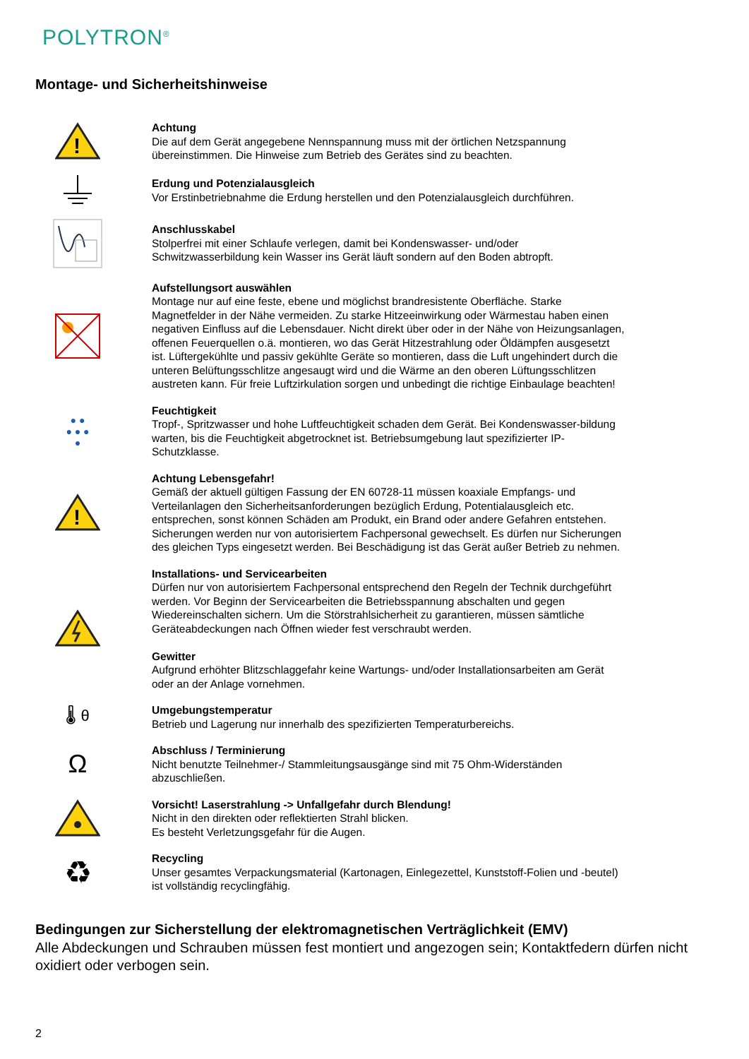POLYTRON<sup>®</sup>
Montage- und Sicherheitshinweise
!
Achtung
Die auf dem Gerät angegebene Nennspannung muss mit der örtlichen Netzspannung übereinstimmen. Die Hinweise zum Betrieb des Gerätes sind zu beachten.
Erdung und Potenzialausgleich
Vor Erstinbetriebnahme die Erdung herstellen und den Potenzialausgleich durchführen.
Anschlusskabel
Stolperfrei mit einer Schlaufe verlegen, damit bei Kondenswasser- und/oder Schwitzwasserbildung kein Wasser ins Gerät läuft sondern auf den Boden abtropft.
Aufstellungsort auswählen
Montage nur auf eine feste, ebene und möglichst brandresistente Oberfläche. Starke Magnetfelder in der Nähe vermeiden. Zu starke Hitzeeinwirkung oder Wärmestau haben einen negativen Einfluss auf die Lebensdauer. Nicht direkt über oder in der Nähe von Heizungsanlagen, offenen Feuerquellen o.ä. montieren, wo das Gerät Hitzestrahlung oder Öldämpfen ausgesetzt ist. Lüftergekühlte und passiv gekühlte Geräte so montieren, dass die Luft ungehindert durch die unteren Belüftungsschlitze angesaugt wird und die Wärme an den oberen Lüftungsschlitzen austreten kann. Für freie Luftzirkulation sorgen und unbedingt die richtige Einbaulage beachten!
● ●
● ● ●
●
Feuchtigkeit
Tropf-, Spritzwasser und hohe Luftfeuchtigkeit schaden dem Gerät. Bei Kondenswasser-bildung warten, bis die Feuchtigkeit abgetrocknet ist. Betriebsumgebung laut spezifizierter IP-Schutzklasse.
!
Achtung Lebensgefahr!
Gemäß der aktuell gültigen Fassung der EN 60728-11 müssen koaxiale Empfangs- und Verteilanlagen den Sicherheitsanforderungen bezüglich Erdung, Potentialausgleich etc. entsprechen, sonst können Schäden am Produkt, ein Brand oder andere Gefahren entstehen. Sicherungen werden nur von autorisiertem Fachpersonal gewechselt. Es dürfen nur Sicherungen des gleichen Typs eingesetzt werden. Bei Beschädigung ist das Gerät außer Betrieb zu nehmen.
Installations- und Servicearbeiten
Dürfen nur von autorisiertem Fachpersonal entsprechend den Regeln der Technik durchgeführt werden. Vor Beginn der Servicearbeiten die Betriebsspannung abschalten und gegen Wiedereinschalten sichern. Um die Störstrahlsicherheit zu garantieren, müssen sämtliche Geräteabdeckungen nach Öffnen wieder fest verschraubt werden.
Gewitter
Aufgrund erhöhter Blitzschlaggefahr keine Wartungs- und/oder Installationsarbeiten am Gerät oder an der Anlage vornehmen.
🌡 θ
Umgebungstemperatur
Betrieb und Lagerung nur innerhalb des spezifizierten Temperaturbereichs.
Ω
Abschluss / Terminierung
Nicht benutzte Teilnehmer-/ Stammleitungsausgänge sind mit 75 Ohm-Widerständen abzuschließen.
Vorsicht! Laserstrahlung -> Unfallgefahr durch Blendung!
Nicht in den direkten oder reflektierten Strahl blicken.
Es besteht Verletzungsgefahr für die Augen.
♻
Recycling
Unser gesamtes Verpackungsmaterial (Kartonagen, Einlegezettel, Kunststoff-Folien und -beutel) ist vollständig recyclingfähig.
Bedingungen zur Sicherstellung der elektromagnetischen Verträglichkeit (EMV)
Alle Abdeckungen und Schrauben müssen fest montiert und angezogen sein; Kontaktfedern dürfen nicht oxidiert oder verbogen sein.
2